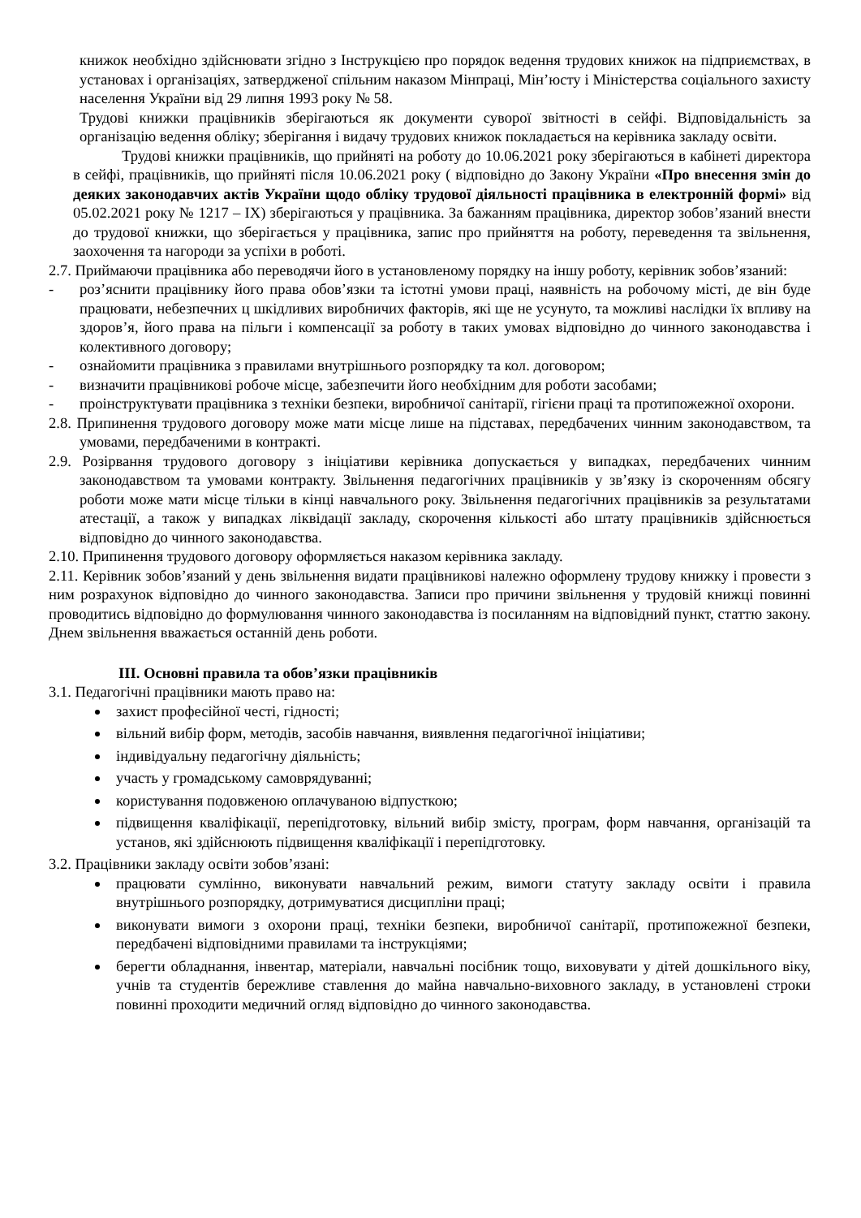книжок необхідно здійснювати згідно з Інструкцією про порядок ведення трудових книжок на підприємствах, в установах і організаціях, затвердженої спільним наказом Мінпраці, Мін’юсту і Міністерства соціального захисту населення України від 29 липня 1993 року № 58.
Трудові книжки працівників зберігаються як документи суворої звітності в сейфі. Відповідальність за організацію ведення обліку; зберігання і видачу трудових книжок покладається на керівника закладу освіти.
Трудові книжки працівників, що прийняті на роботу до 10.06.2021 року зберігаються в кабінеті директора в сейфі, працівників, що прийняті після 10.06.2021 року ( відповідно до Закону України «Про внесення змін до деяких законодавчих актів України щодо обліку трудової діяльності працівника в електронній формі» від 05.02.2021 року № 1217 – IX) зберігаються у працівника. За бажанням працівника, директор зобов’язаний внести до трудової книжки, що зберігається у працівника, запис про прийняття на роботу, переведення та звільнення, заохочення та нагороди за успіхи в роботі.
2.7. Приймаючи працівника або переводячи його в установленому порядку на іншу роботу, керівник зобов’язаний:
- роз’яснити працівнику його права обов’язки та істотні умови праці, наявність на робочому місті, де він буде працювати, небезпечних ц шкідливих виробничих факторів, які ще не усунуто, та можливі наслідки їх впливу на здоров’я, його права на пільги і компенсації за роботу в таких умовах відповідно до чинного законодавства і колективного договору;
- ознайомити працівника з правилами внутрішнього розпорядку та кол. договором;
- визначити працівникові робоче місце, забезпечити його необхідним для роботи засобами;
- проінструктувати працівника з техніки безпеки, виробничої санітарії, гігієни праці та протипожежної охорони.
2.8. Припинення трудового договору може мати місце лише на підставах, передбачених чинним законодавством, та умовами, передбаченими в контракті.
2.9. Розірвання трудового договору з ініціативи керівника допускається у випадках, передбачених чинним законодавством та умовами контракту. Звільнення педагогічних працівників у зв’язку із скороченням обсягу роботи може мати місце тільки в кінці навчального року. Звільнення педагогічних працівників за результатами атестації, а також у випадках ліквідації закладу, скорочення кількості або штату працівників здійснюється відповідно до чинного законодавства.
2.10. Припинення трудового договору оформляється наказом керівника закладу.
2.11. Керівник зобов’язаний у день звільнення видати працівникові належно оформлену трудову книжку і провести з ним розрахунок відповідно до чинного законодавства. Записи про причини звільнення у трудовій книжці повинні проводитись відповідно до формулювання чинного законодавства із посиланням на відповідний пункт, статтю закону. Днем звільнення вважається останній день роботи.
ІІІ. Основні правила та обов’язки працівників
3.1. Педагогічні працівники мають право на:
захист професійної честі, гідності;
вільний вибір форм, методів, засобів навчання, виявлення педагогічної ініціативи;
індивідуальну педагогічну діяльність;
участь у громадському самоврядуванні;
користування подовженою оплачуваною відпусткою;
підвищення кваліфікації, перепідготовку, вільний вибір змісту, програм, форм навчання, організацій та установ, які здійснюють підвищення кваліфікації і перепідготовку.
3.2. Працівники закладу освіти зобов’язані:
працювати сумлінно, виконувати навчальний режим, вимоги статуту закладу освіти і правила внутрішнього розпорядку, дотримуватися дисципліни праці;
виконувати вимоги з охорони праці, техніки безпеки, виробничої санітарії, протипожежної безпеки, передбачені відповідними правилами та інструкціями;
берегти обладнання, інвентар, матеріали, навчальні посібник тощо, виховувати у дітей дошкільного віку, учнів та студентів бережливе ставлення до майна навчально-виховного закладу, в установлені строки повинні проходити медичний огляд відповідно до чинного законодавства.